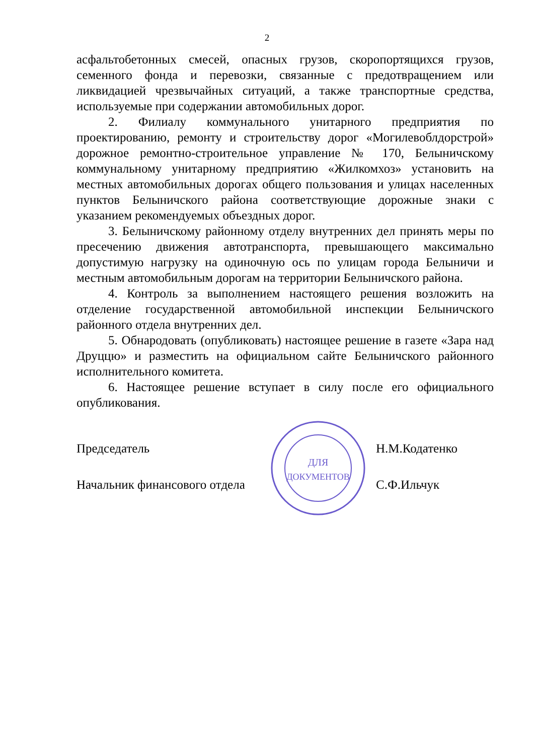2
асфальтобетонных смесей, опасных грузов, скоропортящихся грузов, семенного фонда и перевозки, связанные с предотвращением или ликвидацией чрезвычайных ситуаций, а также транспортные средства, используемые при содержании автомобильных дорог.
2. Филиалу коммунального унитарного предприятия по проектированию, ремонту и строительству дорог «Могилевоблдорстрой» дорожное ремонтно-строительное управление № 170, Белыничскому коммунальному унитарному предприятию «Жилкомхоз» установить на местных автомобильных дорогах общего пользования и улицах населенных пунктов Белыничского района соответствующие дорожные знаки с указанием рекомендуемых объездных дорог.
3. Белыничскому районному отделу внутренних дел принять меры по пресечению движения автотранспорта, превышающего максимально допустимую нагрузку на одиночную ось по улицам города Белыничи и местным автомобильным дорогам на территории Белыничского района.
4. Контроль за выполнением настоящего решения возложить на отделение государственной автомобильной инспекции Белыничского районного отдела внутренних дел.
5. Обнародовать (опубликовать) настоящее решение в газете «Зара над Друццю» и разместить на официальном сайте Белыничского районного исполнительного комитета.
6. Настоящее решение вступает в силу после его официального опубликования.
Председатель
Начальник финансового отдела
ДЛЯ
ДОКУМЕНТОВ
Н.М.Кодатенко
С.Ф.Ильчук